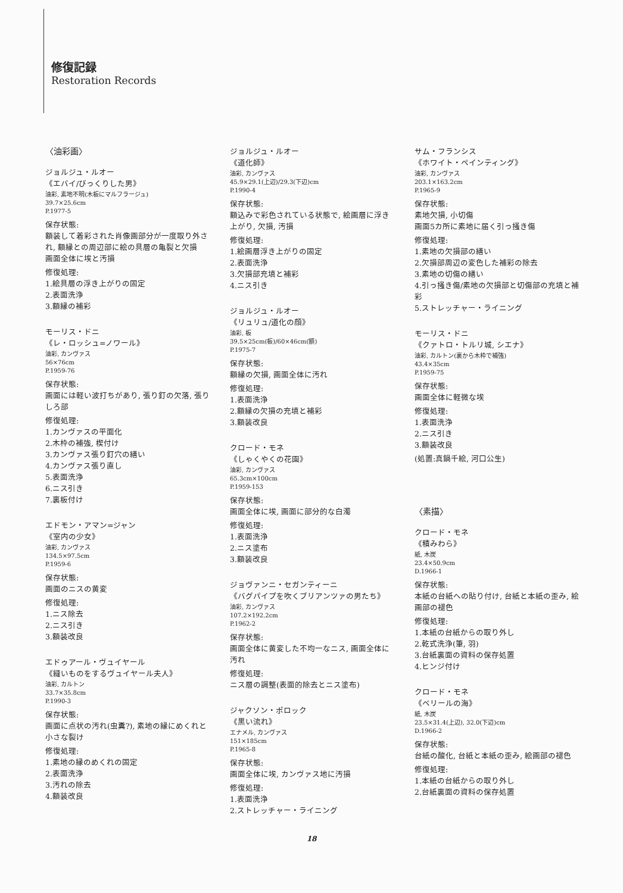修復記録
Restoration Records
〈油彩画〉
ジョルジュ・ルオー
《エバイ/びっくりした男》
油彩, 素地不明(木板にマルフラージュ)
39.7×25.6cm
P.1977-5
保存状態:
額装して着彩された肖像画部分が一度取り外され, 額縁との周辺部に絵の具層の亀裂と欠損
画面全体に埃と汚損
修復処理:
1.絵具層の浮き上がりの固定
2.表面洗浄
3.額縁の補彩
モーリス・ドニ
《レ・ロッシュ=ノワール》
油彩, カンヴァス
56×76cm
P.1959-76
保存状態:
画面には軽い波打ちがあり, 張り釘の欠落, 張りしろ部
修復処理:
1.カンヴァスの平面化
2.木枠の補強, 楔付け
3.カンヴァス張り釘穴の繕い
4.カンヴァス張り直し
5.表面洗浄
6.ニス引き
7.裏板付け
エドモン・アマン=ジャン
《室内の少女》
油彩, カンヴァス
134.5×97.5cm
P.1959-6
保存状態:
画面のニスの黄変
修復処理:
1.ニス除去
2.ニス引き
3.額装改良
エドゥアール・ヴュイヤール
《縫いものをするヴュイヤール夫人》
油彩, カルトン
33.7×35.8cm
P.1990-3
保存状態:
画面に点状の汚れ(虫糞?), 素地の縁にめくれと小さな裂け
修復処理:
1.素地の縁のめくれの固定
2.表面洗浄
3.汚れの除去
4.額装改良
ジョルジュ・ルオー
《道化師》
油彩, カンヴァス
45.9×29.1(上辺)/29.3(下辺)cm
P.1990-4
保存状態:
額込みで彩色されている状態で, 絵画層に浮き上がり, 欠損, 汚損
修復処理:
1.絵画層浮き上がりの固定
2.表面洗浄
3.欠損部充填と補彩
4.ニス引き
ジョルジュ・ルオー
《リュリュ/道化の顔》
油彩, 板
39.5×25cm(板)/60×46cm(額)
P.1975-7
保存状態:
額縁の欠損, 画面全体に汚れ
修復処理:
1.表面洗浄
2.額縁の欠損の充填と補彩
3.額装改良
クロード・モネ
《しゃくやくの花園》
油彩, カンヴァス
65.3cm×100cm
P.1959-153
保存状態:
画面全体に埃, 画面に部分的な白濁
修復処理:
1.表面洗浄
2.ニス塗布
3.額装改良
ジョヴァンニ・セガンティーニ
《バグパイプを吹くブリアンツァの男たち》
油彩, カンヴァス
107.2×192.2cm
P.1962-2
保存状態:
画面全体に黄変した不均一なニス, 画面全体に汚れ
修復処理:
ニス層の調整(表面的除去とニス塗布)
ジャクソン・ポロック
《黒い流れ》
エナメル, カンヴァス
151×185cm
P.1965-8
保存状態:
画面全体に埃, カンヴァス地に汚損
修復処理:
1.表面洗浄
2.ストレッチャー・ライニング
サム・フランシス
《ホワイト・ペインティング》
油彩, カンヴァス
203.1×163.2cm
P.1965-9
保存状態:
素地欠損, 小切傷
画面5カ所に素地に届く引っ掻き傷
修復処理:
1.素地の欠損部の繕い
2.欠損部周辺の変色した補彩の除去
3.素地の切傷の繕い
4.引っ掻き傷/素地の欠損部と切傷部の充填と補彩
5.ストレッチャー・ライニング
モーリス・ドニ
《クァトロ・トルリ城, シエナ》
油彩, カルトン(裏から木枠で補強)
43.4×35cm
P.1959-75
保存状態:
画面全体に軽微な埃
修復処理:
1.表面洗浄
2.ニス引き
3.額装改良
(処置:真鍋千絵, 河口公生)
〈素描〉
クロード・モネ
《積みわら》
紙, 木炭
23.4×50.9cm
D.1966-1
保存状態:
本紙の台紙への貼り付け, 台紙と本紙の歪み, 絵画部の褪色
修復処理:
1.本紙の台紙からの取り外し
2.乾式洗浄(筆, 羽)
3.台紙裏面の資料の保存処置
4.ヒンジ付け
クロード・モネ
《ベリールの海》
紙, 木炭
23.5×31.4(上辺), 32.0(下辺)cm
D.1966-2
保存状態:
台紙の酸化, 台紙と本紙の歪み, 絵画部の褪色
修復処理:
1.本紙の台紙からの取り外し
2.台紙裏面の資料の保存処置
18